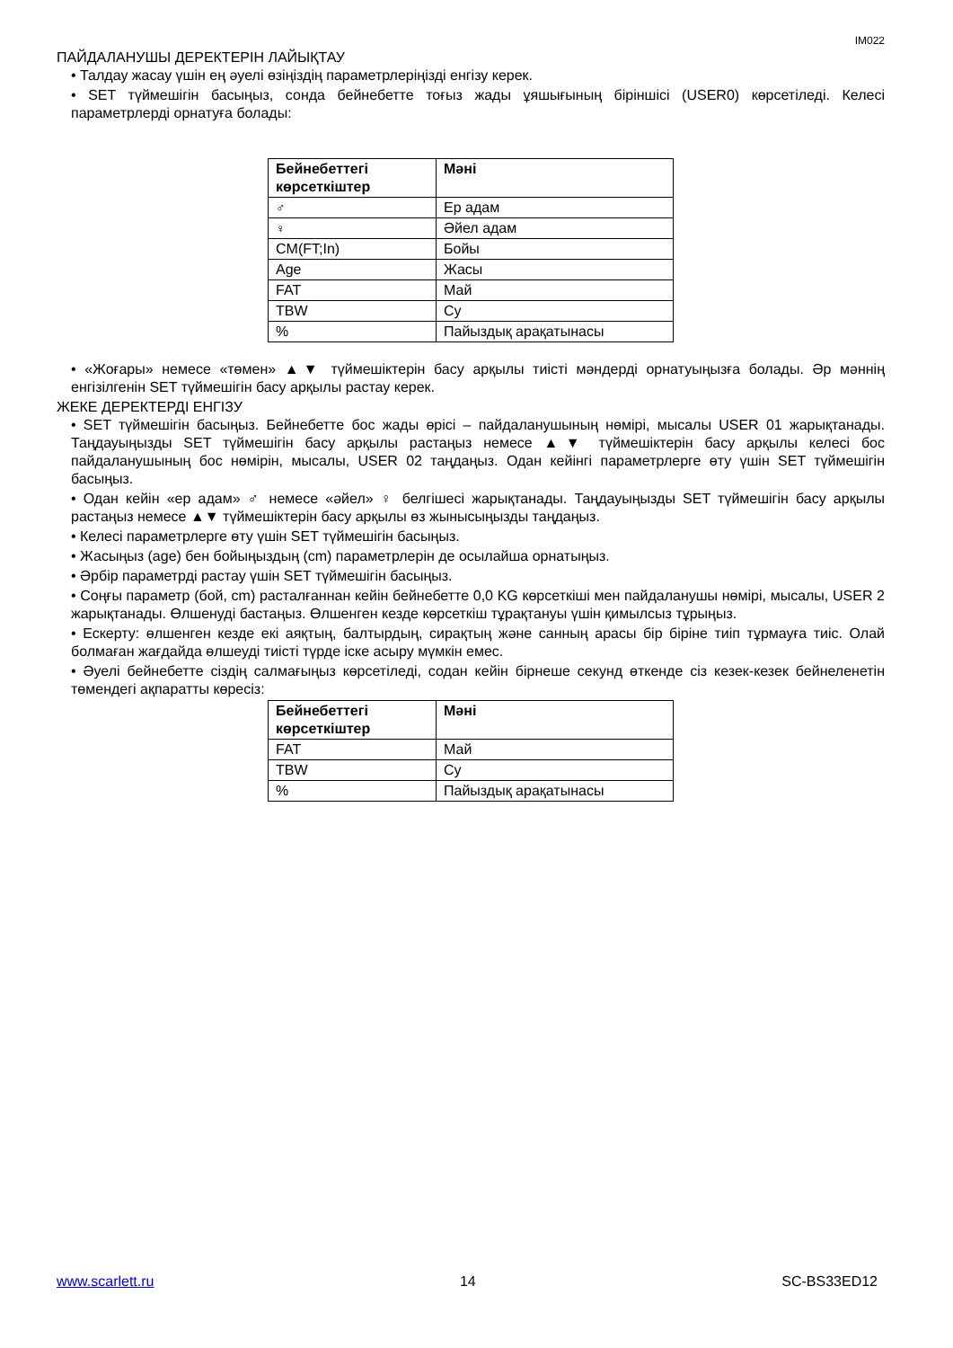IM022
ПАЙДАЛАНУШЫ ДЕРЕКТЕРІН ЛАЙЫҚТАУ
• Талдау жасау үшін ең әуелі өзіңіздің параметрлеріңізді енгізу керек.
• SET түймешігін басыңыз, сонда бейнебетте тоғыз жады ұяшығының біріншісі (USER0) көрсетіледі. Келесі параметрлерді орнатуға болады:
| Бейнебеттегі көрсеткіштер | Мәні |
| --- | --- |
| ♂ | Ер адам |
| ♀ | Әйел адам |
| CM(FT;In) | Бойы |
| Age | Жасы |
| FAT | Май |
| TBW | Су |
| % | Пайыздық арақатынасы |
• «Жоғары» немесе «төмен» ▲▼ түймешіктерін басу арқылы тиісті мәндерді орнатуыңызға болады. Әр мәннің енгізілгенін SET түймешігін басу арқылы растау керек.
ЖЕКЕ ДЕРЕКТЕРДІ ЕНГІЗУ
• SET түймешігін басыңыз. Бейнебетте бос жады өрісі – пайдаланушының нөмірі, мысалы USER 01 жарықтанады. Таңдауыңызды SET түймешігін басу арқылы растаңыз немесе ▲▼ түймешіктерін басу арқылы келесі бос пайдаланушының бос нөмірін, мысалы, USER 02 таңдаңыз. Одан кейінгі параметрлерге өту үшін SET түймешігін басыңыз.
• Одан кейін «ер адам» ♂ немесе «әйел» ♀ белгішесі жарықтанады. Таңдауыңызды SET түймешігін басу арқылы растаңыз немесе ▲▼ түймешіктерін басу арқылы өз жынысыңызды таңдаңыз.
• Келесі параметрлерге өту үшін SET түймешігін басыңыз.
• Жасыңыз (age) бен бойыңыздың (cm) параметрлерін де осылайша орнатыңыз.
• Әрбір параметрді растау үшін SET түймешігін басыңыз.
• Соңғы параметр (бой, cm) расталғаннан кейін бейнебетте 0,0 KG көрсеткіші мен пайдаланушы нөмірі, мысалы, USER 2 жарықтанады. Өлшенуді бастаңыз. Өлшенген кезде көрсеткіш тұрақтануы үшін қимылсыз тұрыңыз.
• Ескерту: өлшенген кезде екі аяқтың, балтырдың, сирақтың және санның арасы бір біріне тиіп тұрмауға тиіс. Олай болмаған жағдайда өлшеуді тиісті түрде іске асыру мүмкін емес.
• Әуелі бейнебетте сіздің салмағыңыз көрсетіледі, содан кейін бірнеше секунд өткенде сіз кезек-кезек бейнеленетін төмендегі ақпаратты көресіз:
| Бейнебеттегі көрсеткіштер | Мәні |
| --- | --- |
| FAT | Май |
| TBW | Су |
| % | Пайыздық арақатынасы |
www.scarlett.ru 14 SC-BS33ED12